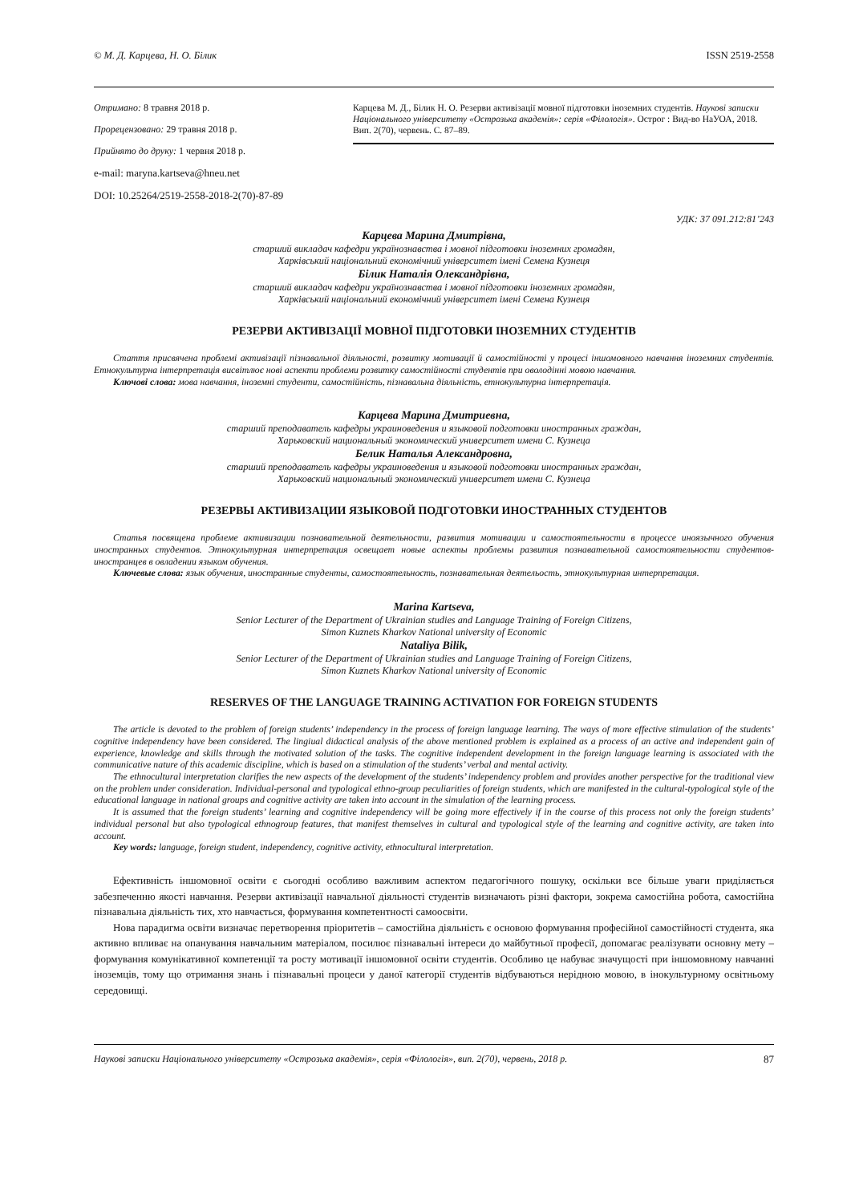© М. Д. Карцева, Н. О. Білик ISSN 2519-2558
Отримано: 8 травня 2018 р.
Прорецензовано: 29 травня 2018 р.
Прийнято до друку: 1 червня 2018 р.
e-mail: maryna.kartseva@hneu.net
DOI: 10.25264/2519-2558-2018-2(70)-87-89
Карцева М. Д., Білик Н. О. Резерви активізації мовної підготовки іноземних студентів. Наукові записки Національного університету «Острозька академія»: серія «Філологія». Острог : Вид-во НаУОА, 2018. Вип. 2(70), червень. С. 87–89.
УДК: 37 091.212:81’243
Карцева Марина Дмитрівна,
старший викладач кафедри українознавства і мовної підготовки іноземних громадян,
Харківський національний економічний університет імені Семена Кузнеця
Білик Наталія Олександрівна,
старший викладач кафедри українознавства і мовної підготовки іноземних громадян,
Харківський національний економічний університет імені Семена Кузнеця
РЕЗЕРВИ АКТИВІЗАЦІЇ МОВНОЇ ПІДГОТОВКИ ІНОЗЕМНИХ СТУДЕНТІВ
Стаття присвячена проблемі активізації пізнавальної діяльності, розвитку мотивації й самостійності у процесі іншомовного навчання іноземних студентів. Етнокультурна інтерпретація висвітлює нові аспекти проблеми розвитку самостійності студентів при оволодінні мовою навчання.
Ключові слова: мова навчання, іноземні студенти, самостійність, пізнавальна діяльність, етнокультурна інтерпретація.
Карцева Марина Дмитриевна,
старший преподаватель кафедры украиноведения и языковой подготовки иностранных граждан,
Харьковский национальный экономический университет имени С. Кузнеца
Белик Наталья Александровна,
старший преподаватель кафедры украиноведения и языковой подготовки иностранных граждан,
Харьковский национальный экономический университет имени С. Кузнеца
РЕЗЕРВЫ АКТИВИЗАЦИИ ЯЗЫКОВОЙ ПОДГОТОВКИ ИНОСТРАННЫХ СТУДЕНТОВ
Статья посвящена проблеме активизации познавательной деятельности, развития мотивации и самостоятельности в процессе иноязычного обучения иностранных студентов. Этнокультурная интерпретация освещает новые аспекты проблемы развития познавательной самостоятельности студентов-иностранцев в овладении языком обучения.
Ключевые слова: язык обучения, иностранные студенты, самостоятельность, познавательная деятельость, этнокультурная интерпретация.
Marina Kartseva,
Senior Lecturer of the Department of Ukrainian studies and Language Training of Foreign Citizens,
Simon Kuznets Kharkov National university of Economic
Nataliya Bilik,
Senior Lecturer of the Department of Ukrainian studies and Language Training of Foreign Citizens,
Simon Kuznets Kharkov National university of Economic
RESERVES OF THE LANGUAGE TRAINING ACTIVATION FOR FOREIGN STUDENTS
The article is devoted to the problem of foreign students’ independency in the process of foreign language learning. The ways of more effective stimulation of the students’ cognitive independency have been considered. The lingiual didactical analysis of the above mentioned problem is explained as a process of an active and independent gain of experience, knowledge and skills through the motivated solution of the tasks. The cognitive independent development in the foreign language learning is associated with the communicative nature of this academic discipline, which is based on a stimulation of the students’ verbal and mental activity.
The ethnocultural interpretation clarifies the new aspects of the development of the students’ independency problem and provides another perspective for the traditional view on the problem under consideration. Individual-personal and typological ethno-group peculiarities of foreign students, which are manifested in the cultural-typological style of the educational language in national groups and cognitive activity are taken into account in the simulation of the learning process.
It is assumed that the foreign students’ learning and cognitive independency will be going more effectively if in the course of this process not only the foreign students’ individual personal but also typological ethnogroup features, that manifest themselves in cultural and typological style of the learning and cognitive activity, are taken into account.
Key words: language, foreign student, independency, cognitive activity, ethnocultural interpretation.
Ефективність іншомовної освіти є сьогодні особливо важливим аспектом педагогічного пошуку, оскільки все більше уваги приділяється забезпеченню якості навчання. Резерви активізації навчальної діяльності студентів визначають різні фактори, зокрема самостійна робота, самостійна пізнавальна діяльність тих, хто навчається, формування компетентності самоосвіти.
Нова парадигма освіти визначає перетворення пріоритетів – самостійна діяльність є основою формування професійної самостійності студента, яка активно впливає на опанування навчальним матеріалом, посилює пізнавальні інтереси до майбутньої професії, допомагає реалізувати основну мету – формування комунікативної компетенції та росту мотивації іншомовної освіти студентів. Особливо це набуває значущості при іншомовному навчанні іноземців, тому що отримання знань і пізнавальні процеси у даної категорії студентів відбуваються нерідною мовою, в інокультурному освітньому середовищі.
Наукові записки Національного університету «Острозька академія», серія «Філологія», вип. 2(70), червень, 2018 р. 87